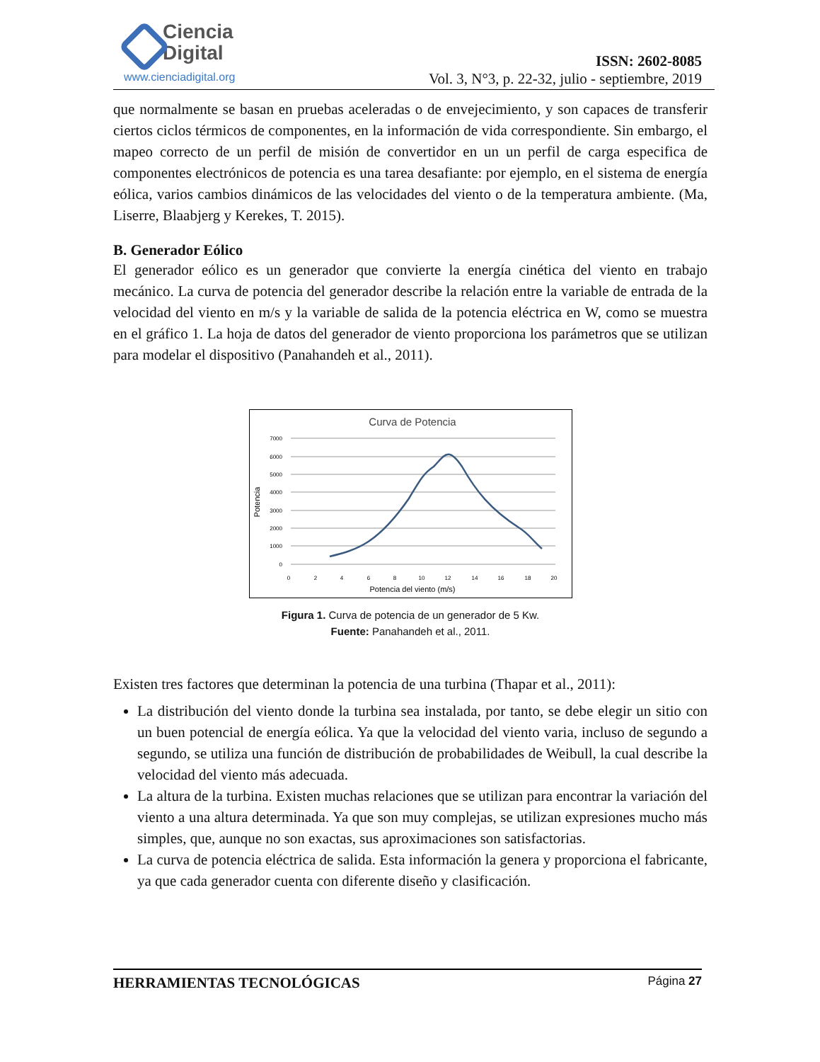Ciencia
Digital
www.cienciadigital.org
ISSN: 2602-8085
Vol. 3, N°3, p. 22-32, julio - septiembre, 2019
que normalmente se basan en pruebas aceleradas o de envejecimiento, y son capaces de transferir ciertos ciclos térmicos de componentes, en la información de vida correspondiente. Sin embargo, el mapeo correcto de un perfil de misión de convertidor en un un perfil de carga especifica de componentes electrónicos de potencia es una tarea desafiante: por ejemplo, en el sistema de energía eólica, varios cambios dinámicos de las velocidades del viento o de la temperatura ambiente. (Ma, Liserre, Blaabjerg y Kerekes, T. 2015).
B. Generador Eólico
El generador eólico es un generador que convierte la energía cinética del viento en trabajo mecánico. La curva de potencia del generador describe la relación entre la variable de entrada de la velocidad del viento en m/s y la variable de salida de la potencia eléctrica en W, como se muestra en el gráfico 1. La hoja de datos del generador de viento proporciona los parámetros que se utilizan para modelar el dispositivo (Panahandeh et al., 2011).
Curva de Potencia
7000
6000
5000
4000
3000
2000
1000
0
0
2
4
6
8
10
12
14
16
18
20
Potencia del viento (m/s)
Potencia
Figura 1. Curva de potencia de un generador de 5 Kw.
Fuente: Panahandeh et al., 2011.
Existen tres factores que determinan la potencia de una turbina (Thapar et al., 2011):
La distribución del viento donde la turbina sea instalada, por tanto, se debe elegir un sitio con un buen potencial de energía eólica. Ya que la velocidad del viento varia, incluso de segundo a segundo, se utiliza una función de distribución de probabilidades de Weibull, la cual describe la velocidad del viento más adecuada.
La altura de la turbina. Existen muchas relaciones que se utilizan para encontrar la variación del viento a una altura determinada. Ya que son muy complejas, se utilizan expresiones mucho más simples, que, aunque no son exactas, sus aproximaciones son satisfactorias.
La curva de potencia eléctrica de salida. Esta información la genera y proporciona el fabricante, ya que cada generador cuenta con diferente diseño y clasificación.
HERRAMIENTAS TECNOLÓGICAS Página 27